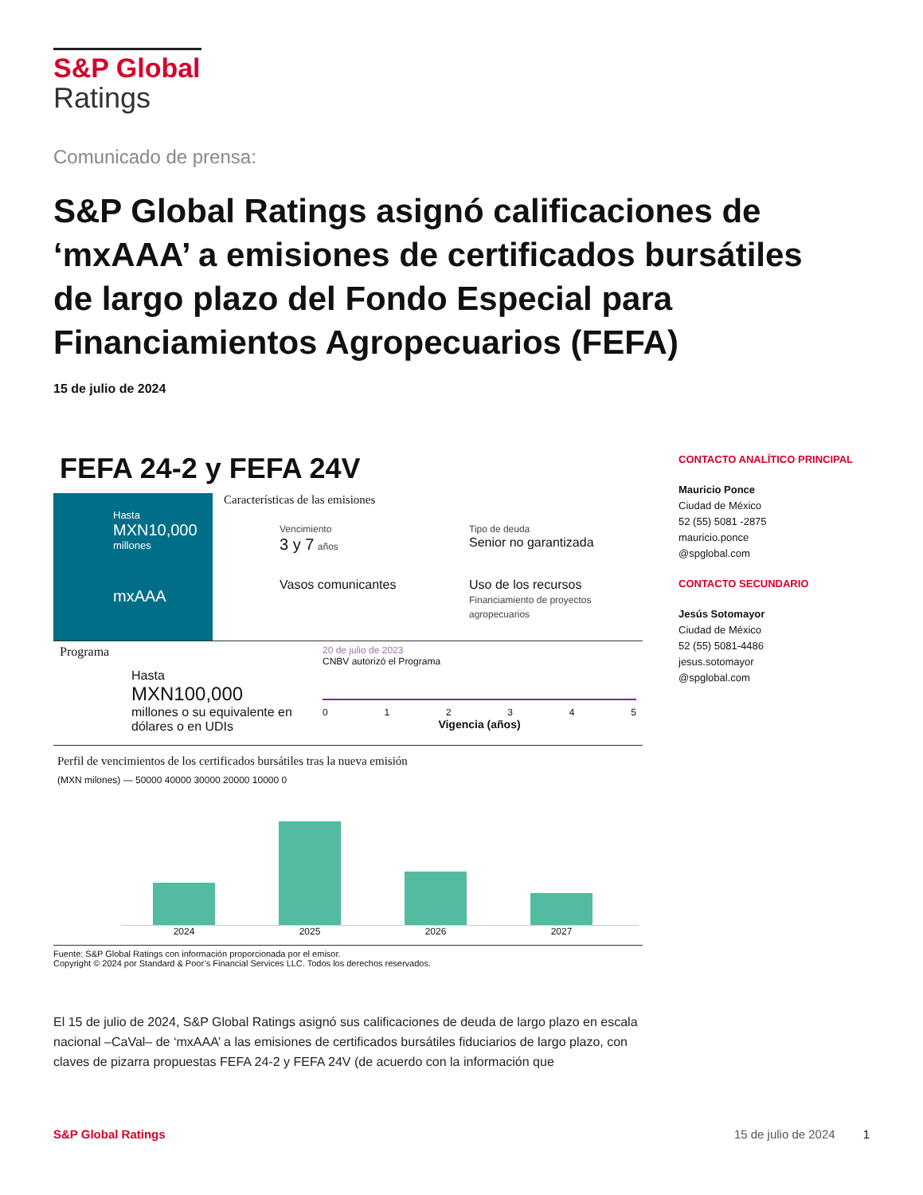S&P Global
Ratings
Comunicado de prensa:
S&P Global Ratings asignó calificaciones de ‘mxAAA’ a emisiones de certificados bursátiles de largo plazo del Fondo Especial para Financiamientos Agropecuarios (FEFA)
15 de julio de 2024
FEFA 24-2 y FEFA 24V
Hasta
MXN10,000
millones
mxAAA
Características de las emisiones
Vencimiento
3 y 7 años
Tipo de deuda
Senior no garantizada
Vasos comunicantes
Uso de los recursos
Financiamiento de proyectos agropecuarios
Programa
Hasta
MXN100,000
millones o su equivalente en dólares o en UDIs
20 de julio de 2023
CNBV autorizó el Programa
012345
Vigencia (años)
Perfil de vencimientos de los certificados bursátiles tras la nueva emisión
(MXN milones) — 50000 40000 30000 20000 10000 0
2024 2025 2026 2027
Fuente: S&P Global Ratings con información proporcionada por el emisor.
Copyright © 2024 por Standard & Poor’s Financial Services LLC. Todos los derechos reservados.
CONTACTO ANALÍTICO PRINCIPAL
Mauricio Ponce
Ciudad de México
52 (55) 5081 -2875
mauricio.ponce
@spglobal.com
CONTACTO SECUNDARIO
Jesús Sotomayor
Ciudad de México
52 (55) 5081-4486
jesus.sotomayor
@spglobal.com
El 15 de julio de 2024, S&P Global Ratings asignó sus calificaciones de deuda de largo plazo en escala nacional –CaVal– de ‘mxAAA’ a las emisiones de certificados bursátiles fiduciarios de largo plazo, con claves de pizarra propuestas FEFA 24-2 y FEFA 24V (de acuerdo con la información que
S&P Global Ratings 15 de julio de 2024 1